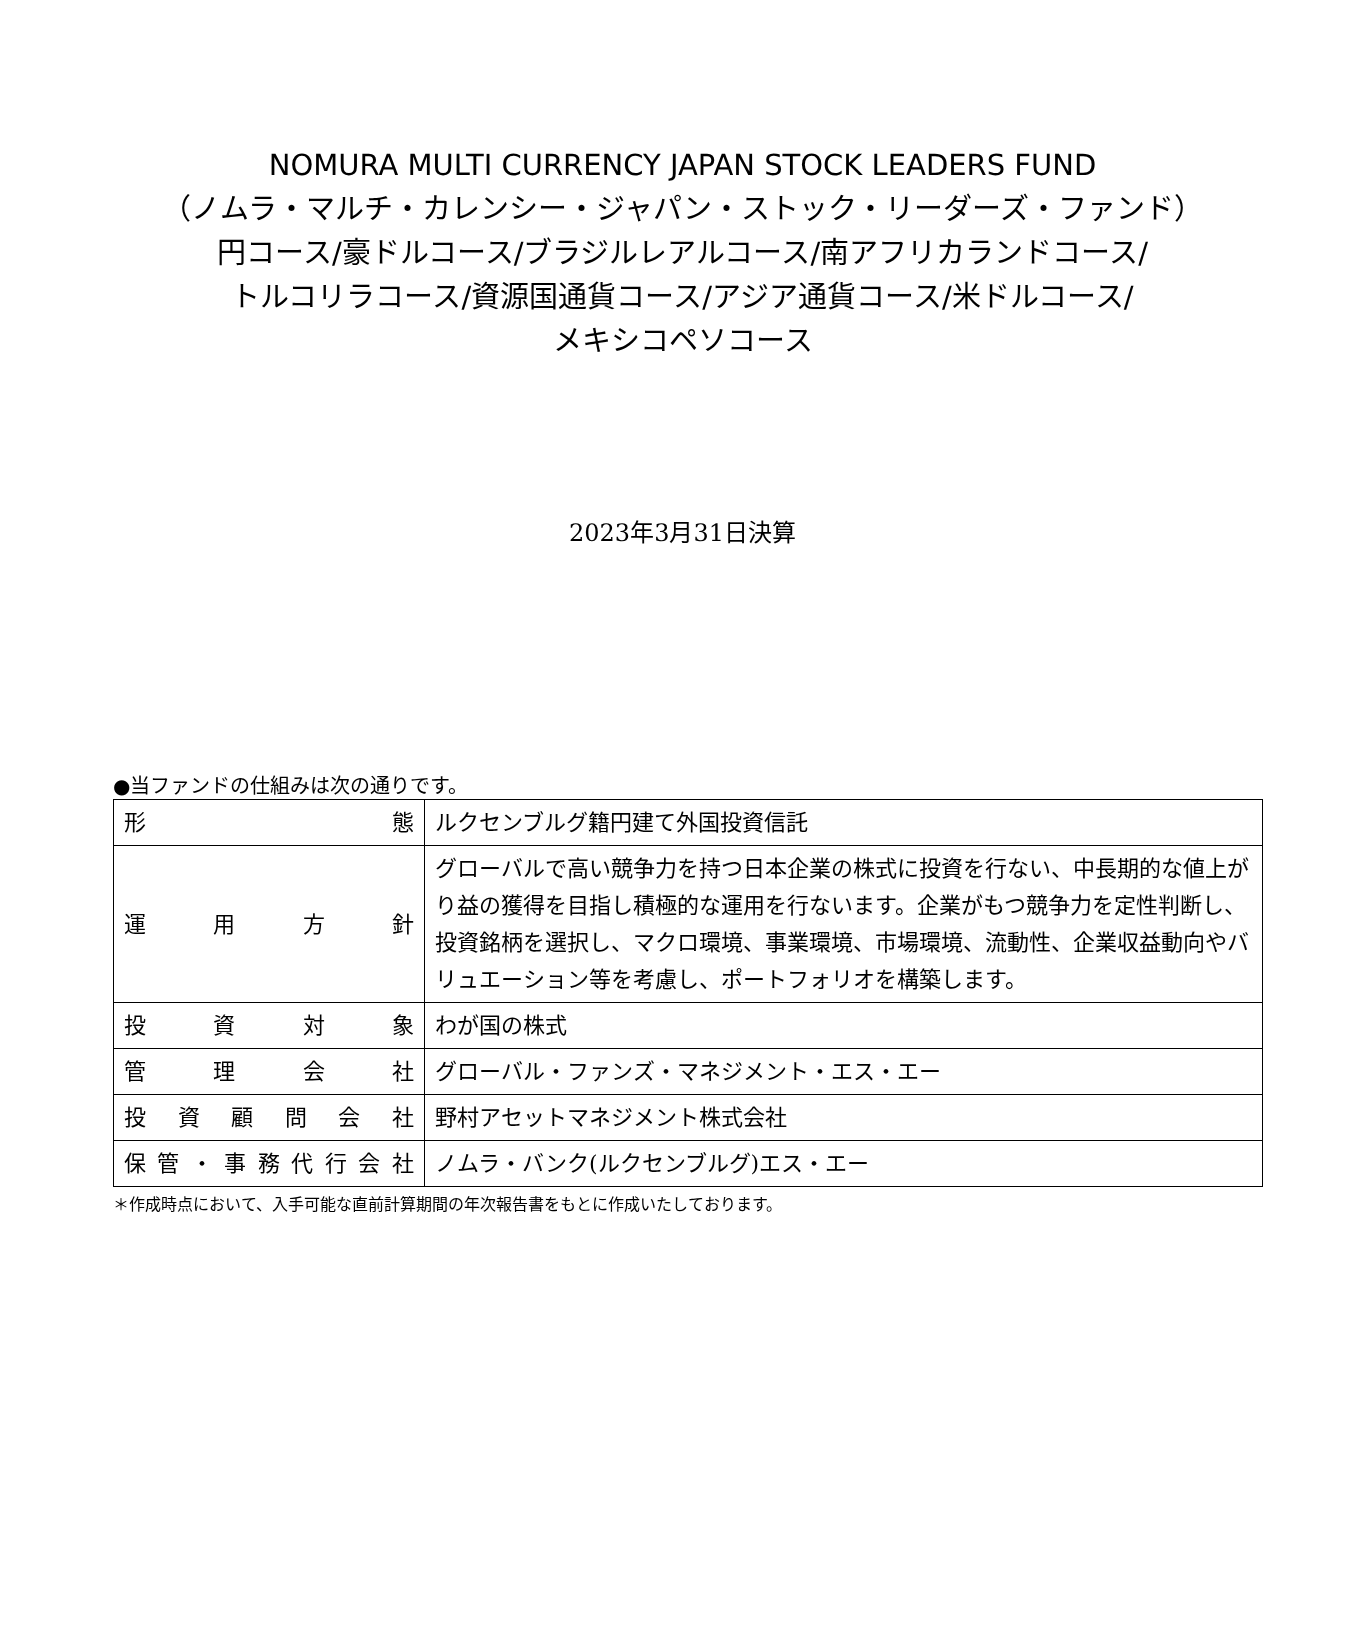NOMURA MULTI CURRENCY JAPAN STOCK LEADERS FUND
（ノムラ・マルチ・カレンシー・ジャパン・ストック・リーダーズ・ファンド）
円コース/豪ドルコース/ブラジルレアルコース/南アフリカランドコース/
トルコリラコース/資源国通貨コース/アジア通貨コース/米ドルコース/
メキシコペソコース
2023年3月31日決算
●当ファンドの仕組みは次の通りです。
| 形 態 | ルクセンブルグ籍円建て外国投資信託 |
| 運 用 方 針 | グローバルで高い競争力を持つ日本企業の株式に投資を行ない、中長期的な値上がり益の獲得を目指し積極的な運用を行ないます。企業がもつ競争力を定性判断し、投資銘柄を選択し、マクロ環境、事業環境、市場環境、流動性、企業収益動向やバリュエーション等を考慮し、ポートフォリオを構築します。 |
| 投 資 対 象 | わが国の株式 |
| 管 理 会 社 | グローバル・ファンズ・マネジメント・エス・エー |
| 投 資 顧 問 会 社 | 野村アセットマネジメント株式会社 |
| 保 管 ・ 事 務 代 行 会 社 | ノムラ・バンク(ルクセンブルグ)エス・エー |
＊作成時点において、入手可能な直前計算期間の年次報告書をもとに作成いたしております。